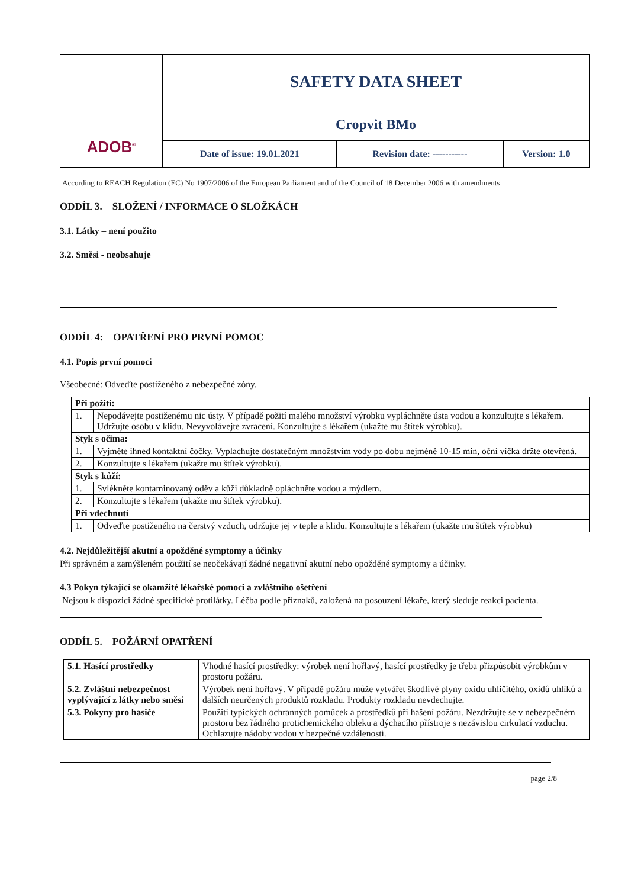| ADOB<sup>®</sup> | SAFETY DATA SHEET | | |
| | Cropvit BMo | | |
| | Date of issue: 19.01.2021 | Revision date: ----------- | Version: 1.0 |
According to REACH Regulation (EC) No 1907/2006 of the European Parliament and of the Council of 18 December 2006 with amendments
ODDÍL 3. SLOŽENÍ / INFORMACE O SLOŽKÁCH
3.1. Látky – není použito
3.2. Směsi - neobsahuje
ODDÍL 4: OPATŘENÍ PRO PRVNÍ POMOC
4.1. Popis první pomoci
Všeobecné: Odveďte postiženého z nebezpečné zóny.
| Při požití: | |
| 1. | Nepodávejte postiženému nic ústy. V případě požití malého množství výrobku vypláchněte ústa vodou a konzultujte s lékařem. Udržujte osobu v klidu. Nevyvolávejte zvracení. Konzultujte s lékařem (ukažte mu štítek výrobku). |
| Styk s očima: | |
| 1. | Vyjměte ihned kontaktní čočky. Vyplachujte dostatečným množstvím vody po dobu nejméně 10-15 min, oční víčka držte otevřená. |
| 2. | Konzultujte s lékařem (ukažte mu štítek výrobku). |
| Styk s kůží: | |
| 1. | Svlékněte kontaminovaný oděv a kůži důkladně opláchněte vodou a mýdlem. |
| 2. | Konzultujte s lékařem (ukažte mu štítek výrobku). |
| Při vdechnutí | |
| 1. | Odveďte postiženého na čerstvý vzduch, udržujte jej v teple a klidu. Konzultujte s lékařem (ukažte mu štítek výrobku) |
4.2. Nejdůležitější akutní a opožděné symptomy a účinky
Při správném a zamýšleném použití se neočekávají žádné negativní akutní nebo opožděné symptomy a účinky.
4.3 Pokyn týkající se okamžité lékařské pomoci a zvláštního ošetření
Nejsou k dispozici žádné specifické protilátky. Léčba podle příznaků, založená na posouzení lékaře, který sleduje reakci pacienta.
ODDÍL 5. POŽÁRNÍ OPATŘENÍ
| 5.1. Hasící prostředky | Vhodné hasící prostředky: výrobek není hořlavý, hasící prostředky je třeba přizpůsobit výrobkům v prostoru požáru. |
| 5.2. Zvláštní nebezpečnost vyplývající z látky nebo směsi | Výrobek není hořlavý. V případě požáru může vytvářet škodlivé plyny oxidu uhličitého, oxidů uhlíků a dalších neurčených produktů rozkladu. Produkty rozkladu nevdechujte. |
| 5.3. Pokyny pro hasiče | Použití typických ochranných pomůcek a prostředků při hašení požáru. Nezdržujte se v nebezpečném prostoru bez řádného protichemického obleku a dýchacího přístroje s nezávislou cirkulací vzduchu. Ochlazujte nádoby vodou v bezpečné vzdálenosti. |
page 2/8